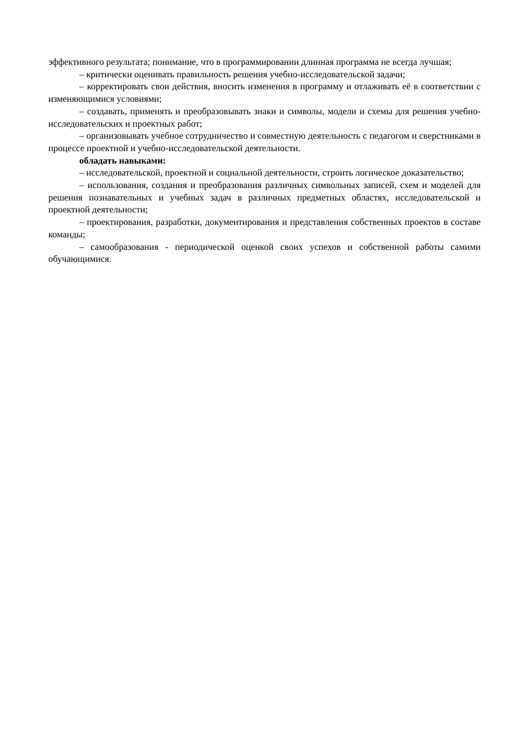эффективного результата; понимание, что в программировании длинная программа не всегда лучшая;
– критически оценивать правильность решения учебно-исследовательской задачи;
– корректировать свои действия, вносить изменения в программу и отлаживать её в соответствии с изменяющимися условиями;
– создавать, применять и преобразовывать знаки и символы, модели и схемы для решения учебно-исследовательских и проектных работ;
– организовывать учебное сотрудничество и совместную деятельность с педагогом и сверстниками в процессе проектной и учебно-исследовательской деятельности.
обладать навыками:
– исследовательской, проектной и социальной деятельности, строить логическое доказательство;
– использования, создания и преобразования различных символьных записей, схем и моделей для решения познавательных и учебных задач в различных предметных областях, исследовательской и проектной деятельности;
– проектирования, разработки, документирования и представления собственных проектов в составе команды;
– самообразования - периодической оценкой своих успехов и собственной работы самими обучающимися.